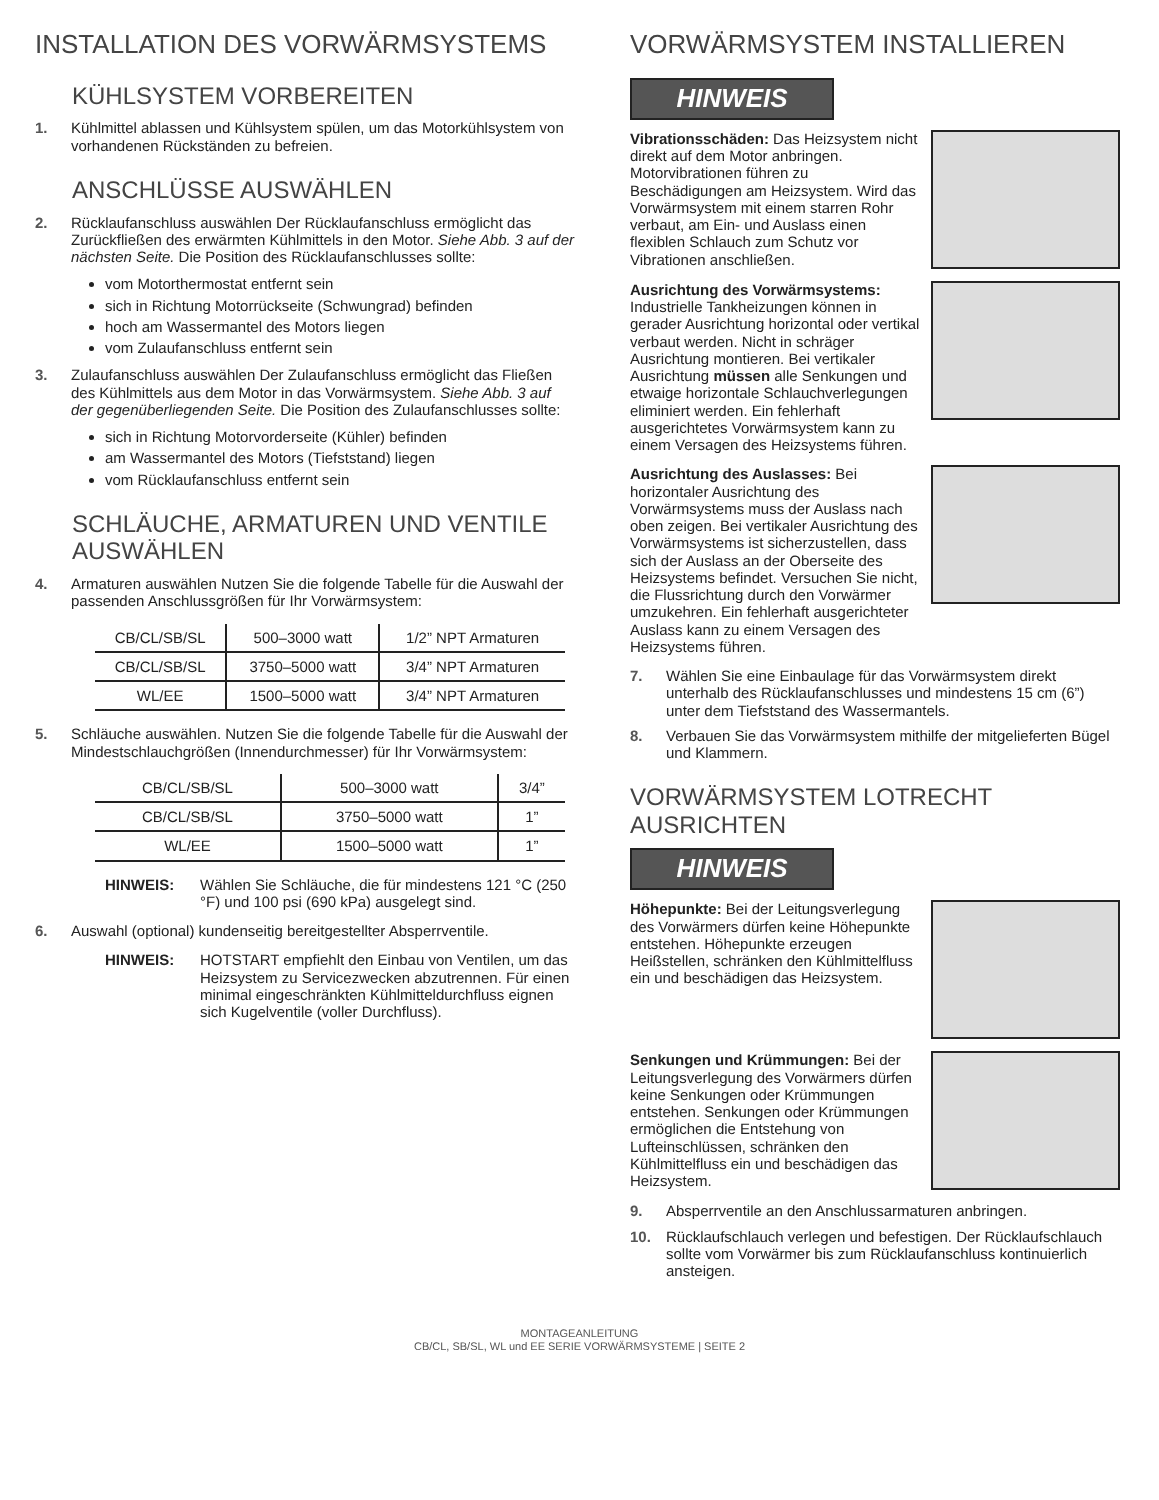INSTALLATION DES VORWÄRMSYSTEMS
KÜHLSYSTEM VORBEREITEN
1. Kühlmittel ablassen und Kühlsystem spülen, um das Motorkühlsystem von vorhandenen Rückständen zu befreien.
ANSCHLÜSSE AUSWÄHLEN
2. Rücklaufanschluss auswählen Der Rücklaufanschluss ermöglicht das Zurückfließen des erwärmten Kühlmittels in den Motor. Siehe Abb. 3 auf der nächsten Seite. Die Position des Rücklaufanschlusses sollte:
vom Motorthermostat entfernt sein
sich in Richtung Motorrückseite (Schwungrad) befinden
hoch am Wassermantel des Motors liegen
vom Zulaufanschluss entfernt sein
3. Zulaufanschluss auswählen Der Zulaufanschluss ermöglicht das Fließen des Kühlmittels aus dem Motor in das Vorwärmsystem. Siehe Abb. 3 auf der gegenüberliegenden Seite. Die Position des Zulaufanschlusses sollte:
sich in Richtung Motorvorderseite (Kühler) befinden
am Wassermantel des Motors (Tiefststand) liegen
vom Rücklaufanschluss entfernt sein
SCHLÄUCHE, ARMATUREN UND VENTILE AUSWÄHLEN
4. Armaturen auswählen Nutzen Sie die folgende Tabelle für die Auswahl der passenden Anschlussgrößen für Ihr Vorwärmsystem:
| CB/CL/SB/SL | 500–3000 watt | 1/2” NPT Armaturen |
| CB/CL/SB/SL | 3750–5000 watt | 3/4” NPT Armaturen |
| WL/EE | 1500–5000 watt | 3/4” NPT Armaturen |
5. Schläuche auswählen. Nutzen Sie die folgende Tabelle für die Auswahl der Mindestschlauchgrößen (Innendurchmesser) für Ihr Vorwärmsystem:
| CB/CL/SB/SL | 500–3000 watt | 3/4” |
| CB/CL/SB/SL | 3750–5000 watt | 1” |
| WL/EE | 1500–5000 watt | 1” |
HINWEIS: Wählen Sie Schläuche, die für mindestens 121 °C (250 °F) und 100 psi (690 kPa) ausgelegt sind.
6. Auswahl (optional) kundenseitig bereitgestellter Absperrventile.
HINWEIS: HOTSTART empfiehlt den Einbau von Ventilen, um das Heizsystem zu Servicezwecken abzutrennen. Für einen minimal eingeschränkten Kühlmitteldurchfluss eignen sich Kugelventile (voller Durchfluss).
VORWÄRMSYSTEM INSTALLIEREN
HINWEIS
Vibrationsschäden: Das Heizsystem nicht direkt auf dem Motor anbringen. Motorvibrationen führen zu Beschädigungen am Heizsystem. Wird das Vorwärmsystem mit einem starren Rohr verbaut, am Ein- und Auslass einen flexiblen Schlauch zum Schutz vor Vibrationen anschließen.
Ausrichtung des Vorwärmsystems: Industrielle Tankheizungen können in gerader Ausrichtung horizontal oder vertikal verbaut werden. Nicht in schräger Ausrichtung montieren. Bei vertikaler Ausrichtung müssen alle Senkungen und etwaige horizontale Schlauchverlegungen eliminiert werden. Ein fehlerhaft ausgerichtetes Vorwärmsystem kann zu einem Versagen des Heizsystems führen.
Ausrichtung des Auslasses: Bei horizontaler Ausrichtung des Vorwärmsystems muss der Auslass nach oben zeigen. Bei vertikaler Ausrichtung des Vorwärmsystems ist sicherzustellen, dass sich der Auslass an der Oberseite des Heizsystems befindet. Versuchen Sie nicht, die Flussrichtung durch den Vorwärmer umzukehren. Ein fehlerhaft ausgerichteter Auslass kann zu einem Versagen des Heizsystems führen.
7. Wählen Sie eine Einbaulage für das Vorwärmsystem direkt unterhalb des Rücklaufanschlusses und mindestens 15 cm (6”) unter dem Tiefststand des Wassermantels.
8. Verbauen Sie das Vorwärmsystem mithilfe der mitgelieferten Bügel und Klammern.
VORWÄRMSYSTEM LOTRECHT AUSRICHTEN
HINWEIS
Höhepunkte: Bei der Leitungsverlegung des Vorwärmers dürfen keine Höhepunkte entstehen. Höhepunkte erzeugen Heißstellen, schränken den Kühlmittelfluss ein und beschädigen das Heizsystem.
Senkungen und Krümmungen: Bei der Leitungsverlegung des Vorwärmers dürfen keine Senkungen oder Krümmungen entstehen. Senkungen oder Krümmungen ermöglichen die Entstehung von Lufteinschlüssen, schränken den Kühlmittelfluss ein und beschädigen das Heizsystem.
9. Absperrventile an den Anschlussarmaturen anbringen.
10. Rücklaufschlauch verlegen und befestigen. Der Rücklaufschlauch sollte vom Vorwärmer bis zum Rücklaufanschluss kontinuierlich ansteigen.
MONTAGEANLEITUNG
CB/CL, SB/SL, WL und EE SERIE VORWÄRMSYSTEME | SEITE 2